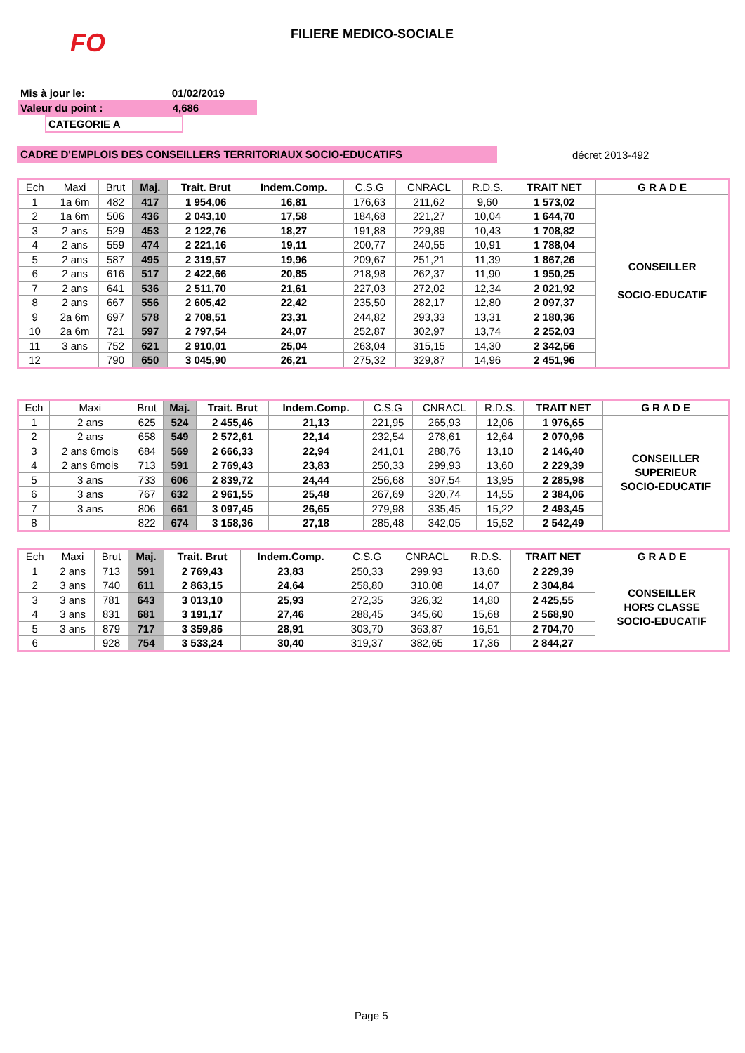FO FILIERE MEDICO-SOCIALE
Mis à jour le: 01/02/2019
Valeur du point : 4,686
CATEGORIE A
CADRE D'EMPLOIS DES CONSEILLERS TERRITORIAUX SOCIO-EDUCATIFS décret 2013-492
| Ech | Maxi | Brut | Maj. | Trait. Brut | Indem.Comp. | C.S.G | CNRACL | R.D.S. | TRAIT NET | G R A D E |
| --- | --- | --- | --- | --- | --- | --- | --- | --- | --- | --- |
| 1 | 1a 6m | 482 | 417 | 1 954,06 | 16,81 | 176,63 | 211,62 | 9,60 | 1 573,02 | CONSEILLER SOCIO-EDUCATIF |
| 2 | 1a 6m | 506 | 436 | 2 043,10 | 17,58 | 184,68 | 221,27 | 10,04 | 1 644,70 | |
| 3 | 2 ans | 529 | 453 | 2 122,76 | 18,27 | 191,88 | 229,89 | 10,43 | 1 708,82 | |
| 4 | 2 ans | 559 | 474 | 2 221,16 | 19,11 | 200,77 | 240,55 | 10,91 | 1 788,04 | |
| 5 | 2 ans | 587 | 495 | 2 319,57 | 19,96 | 209,67 | 251,21 | 11,39 | 1 867,26 | |
| 6 | 2 ans | 616 | 517 | 2 422,66 | 20,85 | 218,98 | 262,37 | 11,90 | 1 950,25 | |
| 7 | 2 ans | 641 | 536 | 2 511,70 | 21,61 | 227,03 | 272,02 | 12,34 | 2 021,92 | |
| 8 | 2 ans | 667 | 556 | 2 605,42 | 22,42 | 235,50 | 282,17 | 12,80 | 2 097,37 | |
| 9 | 2a 6m | 697 | 578 | 2 708,51 | 23,31 | 244,82 | 293,33 | 13,31 | 2 180,36 | |
| 10 | 2a 6m | 721 | 597 | 2 797,54 | 24,07 | 252,87 | 302,97 | 13,74 | 2 252,03 | |
| 11 | 3 ans | 752 | 621 | 2 910,01 | 25,04 | 263,04 | 315,15 | 14,30 | 2 342,56 | |
| 12 | | 790 | 650 | 3 045,90 | 26,21 | 275,32 | 329,87 | 14,96 | 2 451,96 | |
| Ech | Maxi | Brut | Maj. | Trait. Brut | Indem.Comp. | C.S.G | CNRACL | R.D.S. | TRAIT NET | G R A D E |
| --- | --- | --- | --- | --- | --- | --- | --- | --- | --- | --- |
| 1 | 2 ans | 625 | 524 | 2 455,46 | 21,13 | 221,95 | 265,93 | 12,06 | 1 976,65 | CONSEILLER SUPERIEUR SOCIO-EDUCATIF |
| 2 | 2 ans | 658 | 549 | 2 572,61 | 22,14 | 232,54 | 278,61 | 12,64 | 2 070,96 | |
| 3 | 2 ans 6mois | 684 | 569 | 2 666,33 | 22,94 | 241,01 | 288,76 | 13,10 | 2 146,40 | |
| 4 | 2 ans 6mois | 713 | 591 | 2 769,43 | 23,83 | 250,33 | 299,93 | 13,60 | 2 229,39 | |
| 5 | 3 ans | 733 | 606 | 2 839,72 | 24,44 | 256,68 | 307,54 | 13,95 | 2 285,98 | |
| 6 | 3 ans | 767 | 632 | 2 961,55 | 25,48 | 267,69 | 320,74 | 14,55 | 2 384,06 | |
| 7 | 3 ans | 806 | 661 | 3 097,45 | 26,65 | 279,98 | 335,45 | 15,22 | 2 493,45 | |
| 8 | | 822 | 674 | 3 158,36 | 27,18 | 285,48 | 342,05 | 15,52 | 2 542,49 | |
| Ech | Maxi | Brut | Maj. | Trait. Brut | Indem.Comp. | C.S.G | CNRACL | R.D.S. | TRAIT NET | G R A D E |
| --- | --- | --- | --- | --- | --- | --- | --- | --- | --- | --- |
| 1 | 2 ans | 713 | 591 | 2 769,43 | 23,83 | 250,33 | 299,93 | 13,60 | 2 229,39 | CONSEILLER HORS CLASSE SOCIO-EDUCATIF |
| 2 | 3 ans | 740 | 611 | 2 863,15 | 24,64 | 258,80 | 310,08 | 14,07 | 2 304,84 | |
| 3 | 3 ans | 781 | 643 | 3 013,10 | 25,93 | 272,35 | 326,32 | 14,80 | 2 425,55 | |
| 4 | 3 ans | 831 | 681 | 3 191,17 | 27,46 | 288,45 | 345,60 | 15,68 | 2 568,90 | |
| 5 | 3 ans | 879 | 717 | 3 359,86 | 28,91 | 303,70 | 363,87 | 16,51 | 2 704,70 | |
| 6 | | 928 | 754 | 3 533,24 | 30,40 | 319,37 | 382,65 | 17,36 | 2 844,27 | |
Page 5